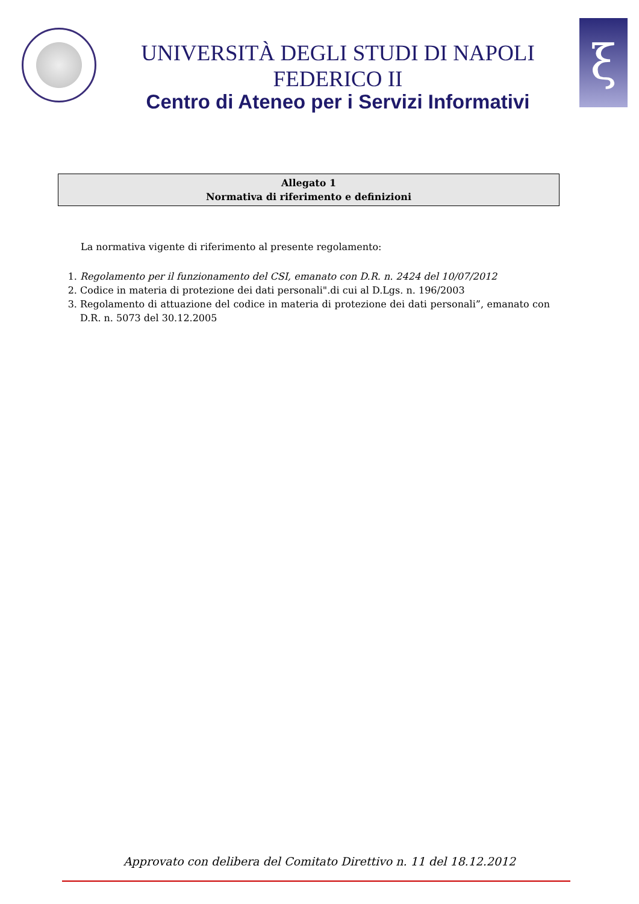UNIVERSITÀ DEGLI STUDI DI NAPOLI FEDERICO II
Centro di Ateneo per i Servizi Informativi
ξ
Allegato 1
Normativa di riferimento e definizioni
La normativa vigente di riferimento al presente regolamento:
1. Regolamento per il funzionamento del CSI, emanato con D.R. n. 2424 del 10/07/2012
2. Codice in materia di protezione dei dati personali".di cui al D.Lgs. n. 196/2003
3. Regolamento di attuazione del codice in materia di protezione dei dati personali”, emanato con D.R. n. 5073 del 30.12.2005
Approvato con delibera del Comitato Direttivo n. 11 del 18.12.2012